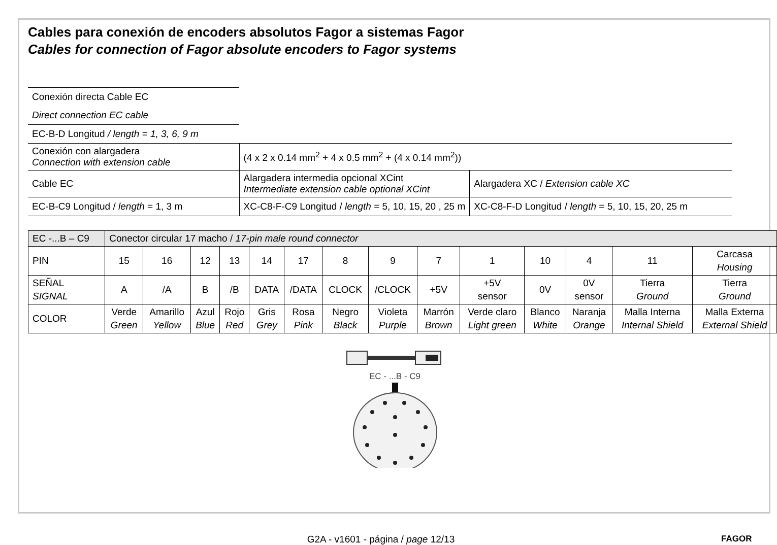Cables para conexión de encoders absolutos Fagor a sistemas Fagor
Cables for connection of Fagor absolute encoders to Fagor systems
| Conexión directa Cable EC | | |
| Direct connection EC cable | | |
| EC-B-D Longitud / length = 1, 3, 6, 9 m | | |
| Conexión con alargadera Connection with extension cable | (4 x 2 x 0.14 mm<sup>2</sup> + 4 x 0.5 mm<sup>2</sup> + (4 x 0.14 mm<sup>2</sup>)) | |
| Cable EC | Alargadera intermedia opcional XCint Intermediate extension cable optional XCint | Alargadera XC / Extension cable XC |
| EC-B-C9 Longitud / length = 1, 3 m | XC-C8-F-C9 Longitud / length = 5, 10, 15, 20 , 25 m | XC-C8-F-D Longitud / length = 5, 10, 15, 20, 25 m |
| EC -...B – C9 | Conector circular 17 macho / 17-pin male round connector | | | | | | | | | | | | | |
| PIN | 15 | 16 | 12 | 13 | 14 | 17 | 8 | 9 | 7 | 1 | 10 | 4 | 11 | Carcasa Housing |
| SEÑAL SIGNAL | A | /A | B | /B | DATA | /DATA | CLOCK | /CLOCK | +5V | +5V sensor | 0V | 0V sensor | Tierra Ground | Tierra Ground |
| COLOR | Verde Green | Amarillo Yellow | Azul Blue | Rojo Red | Gris Grey | Rosa Pink | Negro Black | Violeta Purple | Marrón Brown | Verde claro Light green | Blanco White | Naranja Orange | Malla Interna Internal Shield | Malla Externa External Shield |
EC - ...B - C9
G2A - v1601 - página / page 12/13 FAGOR